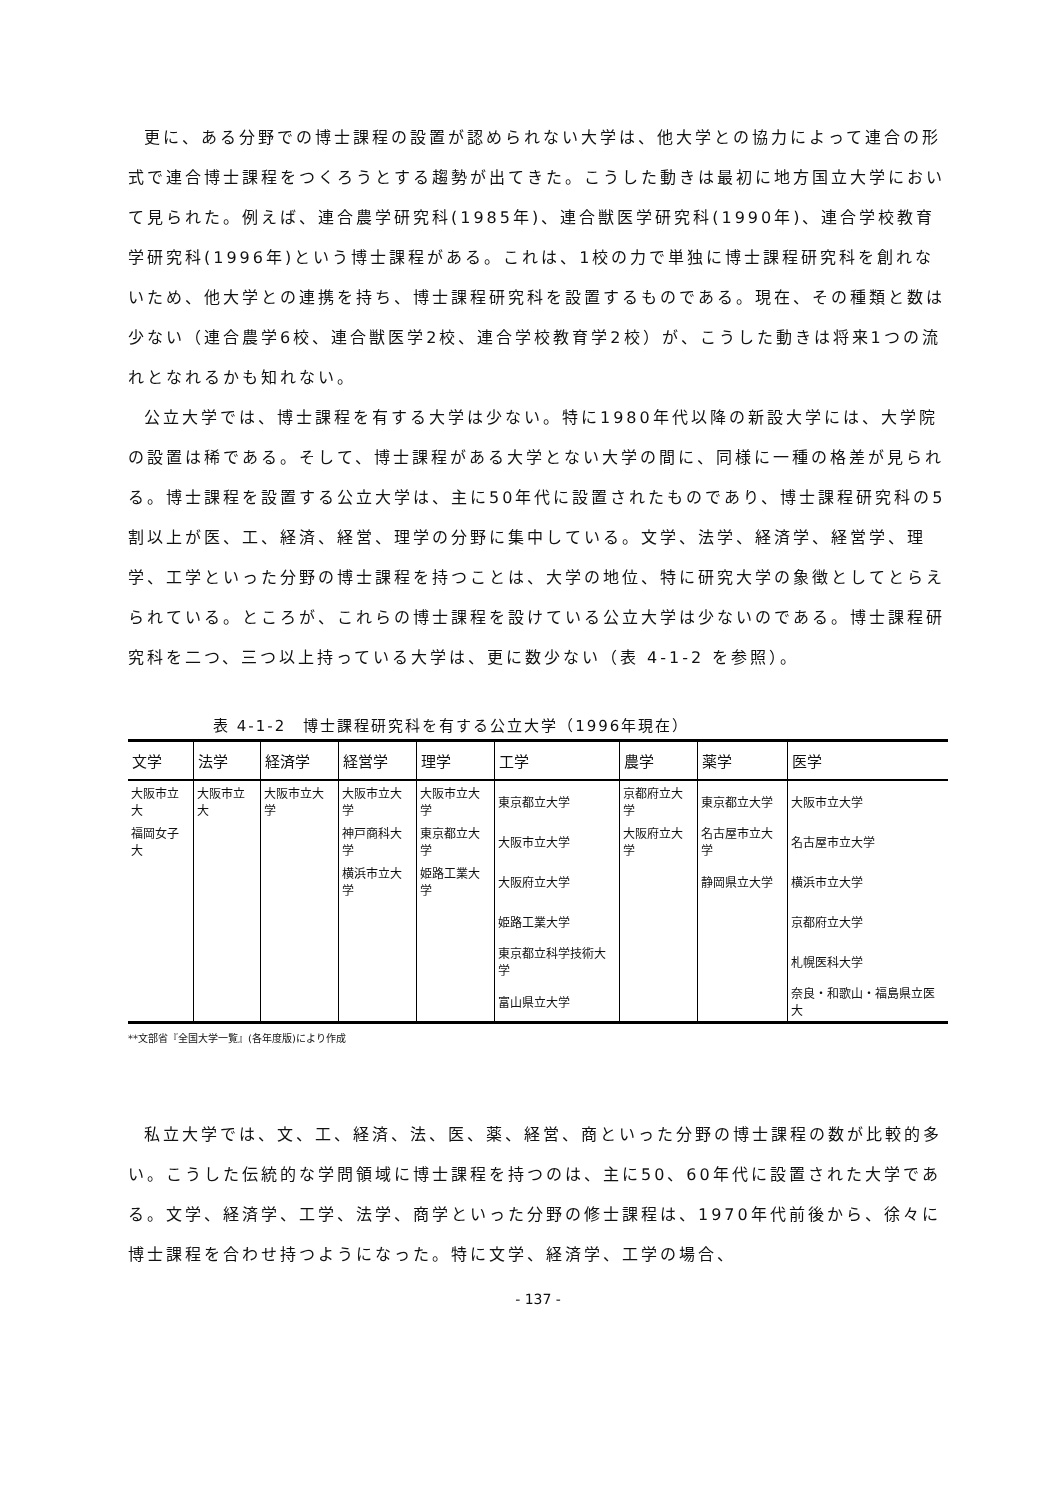更に、ある分野での博士課程の設置が認められない大学は、他大学との協力によって連合の形式で連合博士課程をつくろうとする趨勢が出てきた。こうした動きは最初に地方国立大学において見られた。例えば、連合農学研究科(1985年)、連合獣医学研究科(1990年)、連合学校教育学研究科(1996年)という博士課程がある。これは、1校の力で単独に博士課程研究科を創れないため、他大学との連携を持ち、博士課程研究科を設置するものである。現在、その種類と数は少ない（連合農学6校、連合獣医学2校、連合学校教育学2校）が、こうした動きは将来1つの流れとなれるかも知れない。
公立大学では、博士課程を有する大学は少ない。特に1980年代以降の新設大学には、大学院の設置は稀である。そして、博士課程がある大学とない大学の間に、同様に一種の格差が見られる。博士課程を設置する公立大学は、主に50年代に設置されたものであり、博士課程研究科の5割以上が医、工、経済、経営、理学の分野に集中している。文学、法学、経済学、経営学、理学、工学といった分野の博士課程を持つことは、大学の地位、特に研究大学の象徴としてとらえられている。ところが、これらの博士課程を設けている公立大学は少ないのである。博士課程研究科を二つ、三つ以上持っている大学は、更に数少ない（表 4-1-2 を参照）。
表 4-1-2　博士課程研究科を有する公立大学（1996年現在）
| 文学 | 法学 | 経済学 | 経営学 | 理学 | 工学 | 農学 | 薬学 | 医学 |
| --- | --- | --- | --- | --- | --- | --- | --- | --- |
| 大阪市立大 | 大阪市立大 | 大阪市立大学 | 大阪市立大学 | 大阪市立大学 | 東京都立大学 | 京都府立大学 | 東京都立大学 | 大阪市立大学 |
| 福岡女子大 | | | 神戸商科大学 | 東京都立大学 | 大阪市立大学 | 大阪府立大学 | 名古屋市立大学 | 名古屋市立大学 |
| | | | 横浜市立大学 | 姫路工業大学 | 大阪府立大学 | | 静岡県立大学 | 横浜市立大学 |
| | | | | | 姫路工業大学 | | | 京都府立大学 |
| | | | | | 東京都立科学技術大学 | | | 札幌医科大学 |
| | | | | | 富山県立大学 | | | 奈良・和歌山・福島県立医大 |
**文部省『全国大学一覧』(各年度版)により作成
私立大学では、文、工、経済、法、医、薬、経営、商といった分野の博士課程の数が比較的多い。こうした伝統的な学問領域に博士課程を持つのは、主に50、60年代に設置された大学である。文学、経済学、工学、法学、商学といった分野の修士課程は、1970年代前後から、徐々に博士課程を合わせ持つようになった。特に文学、経済学、工学の場合、
- 137 -